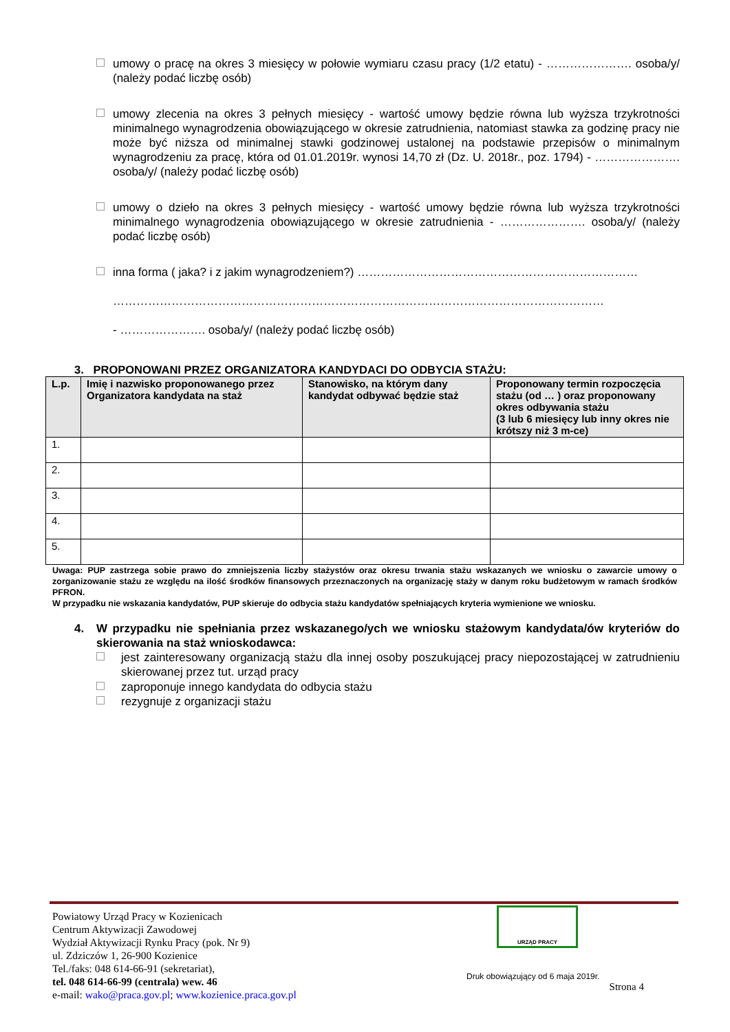umowy o pracę na okres 3 miesięcy w połowie wymiaru czasu pracy (1/2 etatu) - …………………. osoba/y/ (należy podać liczbę osób)
umowy zlecenia na okres 3 pełnych miesięcy - wartość umowy będzie równa lub wyższa trzykrotności minimalnego wynagrodzenia obowiązującego w okresie zatrudnienia, natomiast stawka za godzinę pracy nie może być niższa od minimalnej stawki godzinowej ustalonej na podstawie przepisów o minimalnym wynagrodzeniu za pracę, która od 01.01.2019r. wynosi 14,70 zł (Dz. U. 2018r., poz. 1794) - …………………. osoba/y/ (należy podać liczbę osób)
umowy o dzieło na okres 3 pełnych miesięcy - wartość umowy będzie równa lub wyższa trzykrotności minimalnego wynagrodzenia obowiązującego w okresie zatrudnienia - …………………. osoba/y/ (należy podać liczbę osób)
inna forma ( jaka? i z jakim wynagrodzeniem?) ………………………………………………………………
………………………………………………………………………………………………………………
- …………………. osoba/y/ (należy podać liczbę osób)
3. PROPONOWANI PRZEZ ORGANIZATORA KANDYDACI DO ODBYCIA STAŻU:
| L.p. | Imię i nazwisko proponowanego przez Organizatora kandydata na staż | Stanowisko, na którym dany kandydat odbywać będzie staż | Proponowany termin rozpoczęcia stażu (od … ) oraz proponowany okres odbywania stażu (3 lub 6 miesięcy lub inny okres nie krótszy niż 3 m-ce) |
| --- | --- | --- | --- |
| 1. | | | |
| 2. | | | |
| 3. | | | |
| 4. | | | |
| 5. | | | |
Uwaga: PUP zastrzega sobie prawo do zmniejszenia liczby stażystów oraz okresu trwania stażu wskazanych we wniosku o zawarcie umowy o zorganizowanie stażu ze względu na ilość środków finansowych przeznaczonych na organizację staży w danym roku budżetowym w ramach środków PFRON.
W przypadku nie wskazania kandydatów, PUP skieruje do odbycia stażu kandydatów spełniających kryteria wymienione we wniosku.
4. W przypadku nie spełniania przez wskazanego/ych we wniosku stażowym kandydata/ów kryteriów do skierowania na staż wnioskodawca:
jest zainteresowany organizacją stażu dla innej osoby poszukującej pracy niepozostającej w zatrudnieniu skierowanej przez tut. urząd pracy
zaproponuje innego kandydata do odbycia stażu
rezygnuje z organizacji stażu
Powiatowy Urząd Pracy w Kozienicach
Centrum Aktywizacji Zawodowej
Wydział Aktywizacji Rynku Pracy (pok. Nr 9)
ul. Zdziczów 1, 26-900 Kozienice
Tel./faks: 048 614-66-91 (sekretariat),
tel. 048 614-66-99 (centrala) wew. 46
e-mail: wako@praca.gov.pl; www.kozienice.praca.gov.pl
URZĄD PRACY
Druk obowiązujący od 6 maja 2019r.
Strona 4